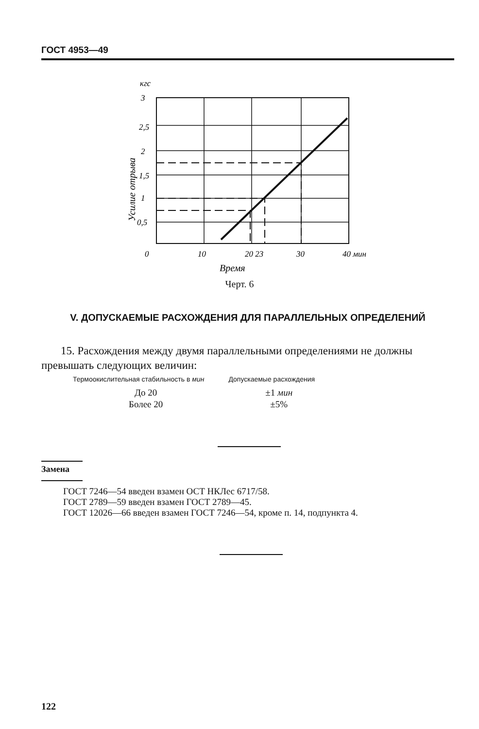ГОСТ 4953—49
кгс
3
2,5
2
1,5
1
0,5
0
10
20 23
30
40 мин
Время
Усилие отрыва
Черт. 6
V. ДОПУСКАЕМЫЕ РАСХОЖДЕНИЯ ДЛЯ ПАРАЛЛЕЛЬНЫХ ОПРЕДЕЛЕНИЙ
15. Расхождения между двумя параллельными определениями не должны превышать следующих величин:
| Термоокислительная стабильность в мин | Допускаемые расхождения |
| --- | --- |
| До 20 | ±1 мин |
| Более 20 | ±5% |
Замена
ГОСТ 7246—54 введен взамен ОСТ НКЛес 6717/58.
ГОСТ 2789—59 введен взамен ГОСТ 2789—45.
ГОСТ 12026—66 введен взамен ГОСТ 7246—54, кроме п. 14, подпункта 4.
122